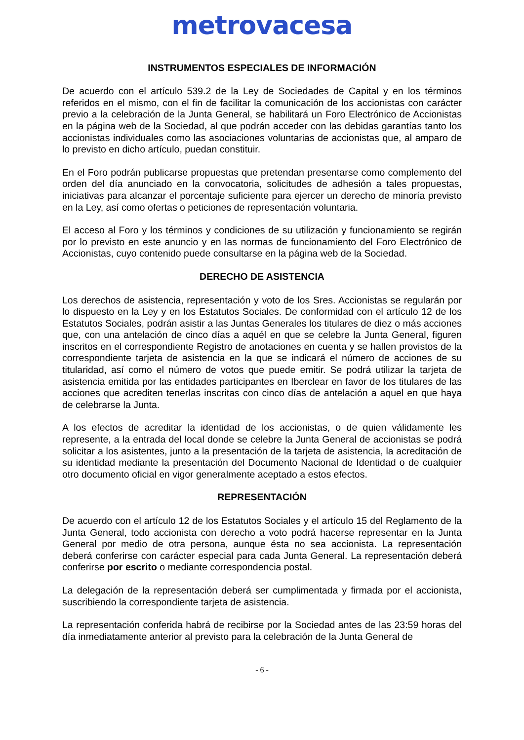metrovacesa
INSTRUMENTOS ESPECIALES DE INFORMACIÓN
De acuerdo con el artículo 539.2 de la Ley de Sociedades de Capital y en los términos referidos en el mismo, con el fin de facilitar la comunicación de los accionistas con carácter previo a la celebración de la Junta General, se habilitará un Foro Electrónico de Accionistas en la página web de la Sociedad, al que podrán acceder con las debidas garantías tanto los accionistas individuales como las asociaciones voluntarias de accionistas que, al amparo de lo previsto en dicho artículo, puedan constituir.
En el Foro podrán publicarse propuestas que pretendan presentarse como complemento del orden del día anunciado en la convocatoria, solicitudes de adhesión a tales propuestas, iniciativas para alcanzar el porcentaje suficiente para ejercer un derecho de minoría previsto en la Ley, así como ofertas o peticiones de representación voluntaria.
El acceso al Foro y los términos y condiciones de su utilización y funcionamiento se regirán por lo previsto en este anuncio y en las normas de funcionamiento del Foro Electrónico de Accionistas, cuyo contenido puede consultarse en la página web de la Sociedad.
DERECHO DE ASISTENCIA
Los derechos de asistencia, representación y voto de los Sres. Accionistas se regularán por lo dispuesto en la Ley y en los Estatutos Sociales. De conformidad con el artículo 12 de los Estatutos Sociales, podrán asistir a las Juntas Generales los titulares de diez o más acciones que, con una antelación de cinco días a aquél en que se celebre la Junta General, figuren inscritos en el correspondiente Registro de anotaciones en cuenta y se hallen provistos de la correspondiente tarjeta de asistencia en la que se indicará el número de acciones de su titularidad, así como el número de votos que puede emitir. Se podrá utilizar la tarjeta de asistencia emitida por las entidades participantes en Iberclear en favor de los titulares de las acciones que acrediten tenerlas inscritas con cinco días de antelación a aquel en que haya de celebrarse la Junta.
A los efectos de acreditar la identidad de los accionistas, o de quien válidamente les represente, a la entrada del local donde se celebre la Junta General de accionistas se podrá solicitar a los asistentes, junto a la presentación de la tarjeta de asistencia, la acreditación de su identidad mediante la presentación del Documento Nacional de Identidad o de cualquier otro documento oficial en vigor generalmente aceptado a estos efectos.
REPRESENTACIÓN
De acuerdo con el artículo 12 de los Estatutos Sociales y el artículo 15 del Reglamento de la Junta General, todo accionista con derecho a voto podrá hacerse representar en la Junta General por medio de otra persona, aunque ésta no sea accionista. La representación deberá conferirse con carácter especial para cada Junta General. La representación deberá conferirse por escrito o mediante correspondencia postal.
La delegación de la representación deberá ser cumplimentada y firmada por el accionista, suscribiendo la correspondiente tarjeta de asistencia.
La representación conferida habrá de recibirse por la Sociedad antes de las 23:59 horas del día inmediatamente anterior al previsto para la celebración de la Junta General de
- 6 -